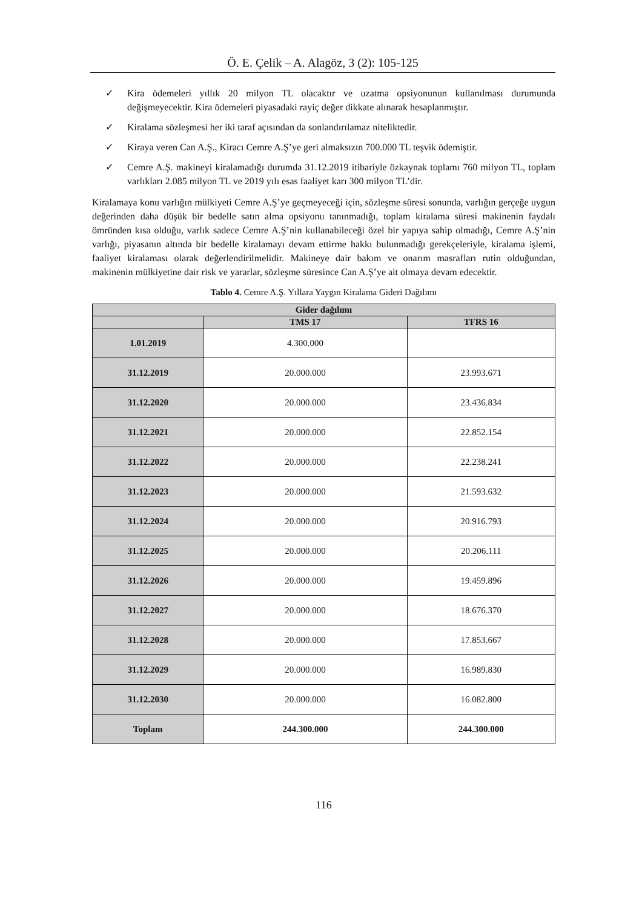Ö. E. Çelik – A. Alagöz, 3 (2): 105-125
✓ Kira ödemeleri yıllık 20 milyon TL olacaktır ve uzatma opsiyonunun kullanılması durumunda değişmeyecektir. Kira ödemeleri piyasadaki rayiç değer dikkate alınarak hesaplanmıştır.
✓ Kiralama sözleşmesi her iki taraf açısından da sonlandırılamaz niteliktedir.
✓ Kiraya veren Can A.Ş., Kiracı Cemre A.Ş’ye geri almaksızın 700.000 TL teşvik ödemiştir.
✓ Cemre A.Ş. makineyi kiralamadığı durumda 31.12.2019 itibariyle özkaynak toplamı 760 milyon TL, toplam varlıkları 2.085 milyon TL ve 2019 yılı esas faaliyet karı 300 milyon TL’dir.
Kiralamaya konu varlığın mülkiyeti Cemre A.Ş’ye geçmeyeceği için, sözleşme süresi sonunda, varlığın gerçeğe uygun değerinden daha düşük bir bedelle satın alma opsiyonu tanınmadığı, toplam kiralama süresi makinenin faydalı ömründen kısa olduğu, varlık sadece Cemre A.Ş’nin kullanabileceği özel bir yapıya sahip olmadığı, Cemre A.Ş’nin varlığı, piyasanın altında bir bedelle kiralamayı devam ettirme hakkı bulunmadığı gerekçeleriyle, kiralama işlemi, faaliyet kiralaması olarak değerlendirilmelidir. Makineye dair bakım ve onarım masrafları rutin olduğundan, makinenin mülkiyetine dair risk ve yararlar, sözleşme süresince Can A.Ş’ye ait olmaya devam edecektir.
Tablo 4. Cemre A.Ş. Yıllara Yaygın Kiralama Gideri Dağılımı
| Gider dağılımı | | |
| --- | --- | --- |
| | TMS 17 | TFRS 16 |
| 1.01.2019 | 4.300.000 | |
| 31.12.2019 | 20.000.000 | 23.993.671 |
| 31.12.2020 | 20.000.000 | 23.436.834 |
| 31.12.2021 | 20.000.000 | 22.852.154 |
| 31.12.2022 | 20.000.000 | 22.238.241 |
| 31.12.2023 | 20.000.000 | 21.593.632 |
| 31.12.2024 | 20.000.000 | 20.916.793 |
| 31.12.2025 | 20.000.000 | 20.206.111 |
| 31.12.2026 | 20.000.000 | 19.459.896 |
| 31.12.2027 | 20.000.000 | 18.676.370 |
| 31.12.2028 | 20.000.000 | 17.853.667 |
| 31.12.2029 | 20.000.000 | 16.989.830 |
| 31.12.2030 | 20.000.000 | 16.082.800 |
| Toplam | 244.300.000 | 244.300.000 |
116